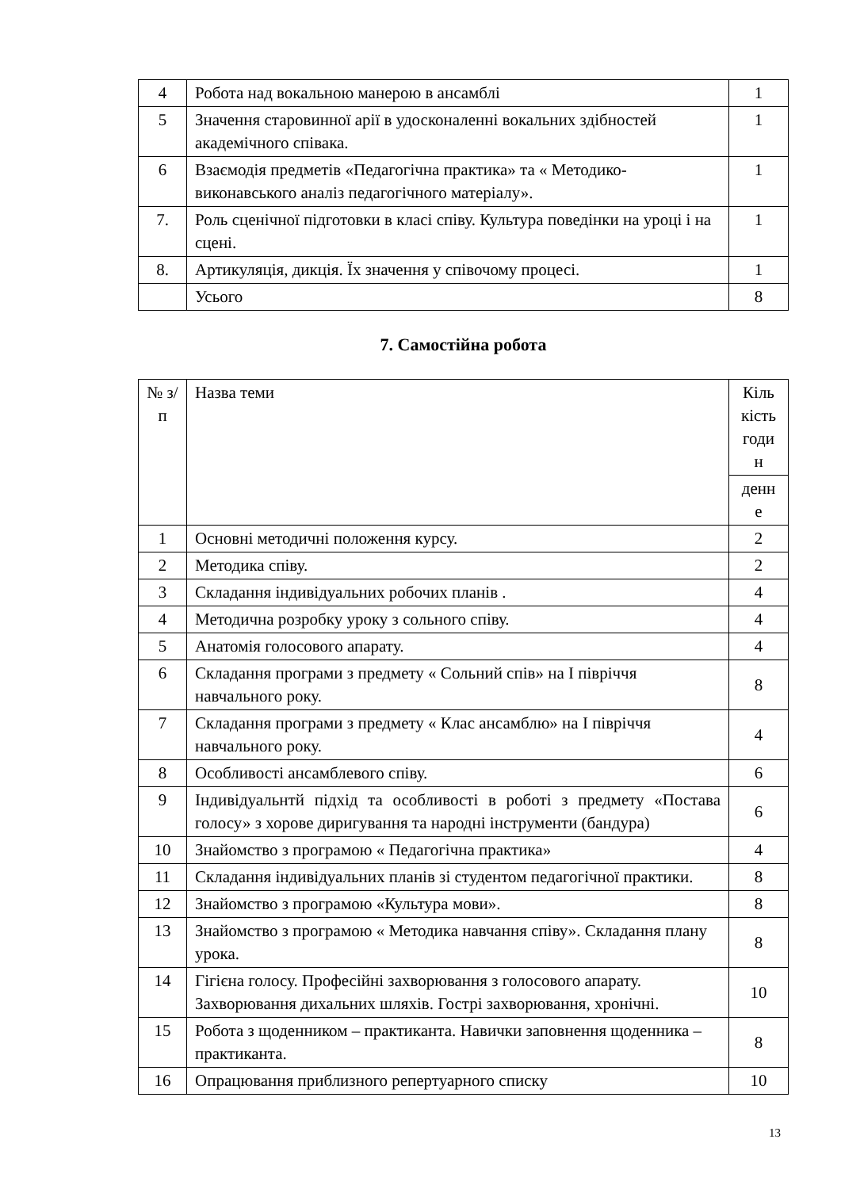| 4 | Робота над вокальною манерою в ансамблі | 1 |
| 5 | Значення старовинної арії в удосконаленні вокальних здібностей академічного співака. | 1 |
| 6 | Взаємодія предметів «Педагогічна практика» та « Методико-виконавського аналіз педагогічного матеріалу». | 1 |
| 7. | Роль сценічної підготовки в класі співу. Культура поведінки на уроці і на сцені. | 1 |
| 8. | Артикуляція, дикція. Їх значення у співочому процесі. | 1 |
| | Усього | 8 |
7. Самостійна робота
| № з/п | Назва теми | Кіль кість годи н |
| | | денн е |
| 1 | Основні методичні положення курсу. | 2 |
| 2 | Методика співу. | 2 |
| 3 | Складання індивідуальних робочих планів . | 4 |
| 4 | Методична розробку уроку з сольного співу. | 4 |
| 5 | Анатомія голосового апарату. | 4 |
| 6 | Складання програми з предмету « Сольний спів» на І півріччя навчального року. | 8 |
| 7 | Складання програми з предмету « Клас ансамблю» на І півріччя навчального року. | 4 |
| 8 | Особливості ансамблевого співу. | 6 |
| 9 | Індивідуальнтй підхід та особливості в роботі з предмету «Постава голосу» з хорове диригування та народні інструменти (бандура) | 6 |
| 10 | Знайомство з програмою « Педагогічна практика» | 4 |
| 11 | Складання індивідуальних планів зі студентом педагогічної практики. | 8 |
| 12 | Знайомство з програмою «Культура мови». | 8 |
| 13 | Знайомство з програмою « Методика навчання співу». Складання плану урока. | 8 |
| 14 | Гігієна голосу. Професійні захворювання з голосового апарату. Захворювання дихальних шляхів. Гострі захворювання, хронічні. | 10 |
| 15 | Робота з щоденником – практиканта. Навички заповнення щоденника – практиканта. | 8 |
| 16 | Опрацювання приблизного репертуарного списку | 10 |
13